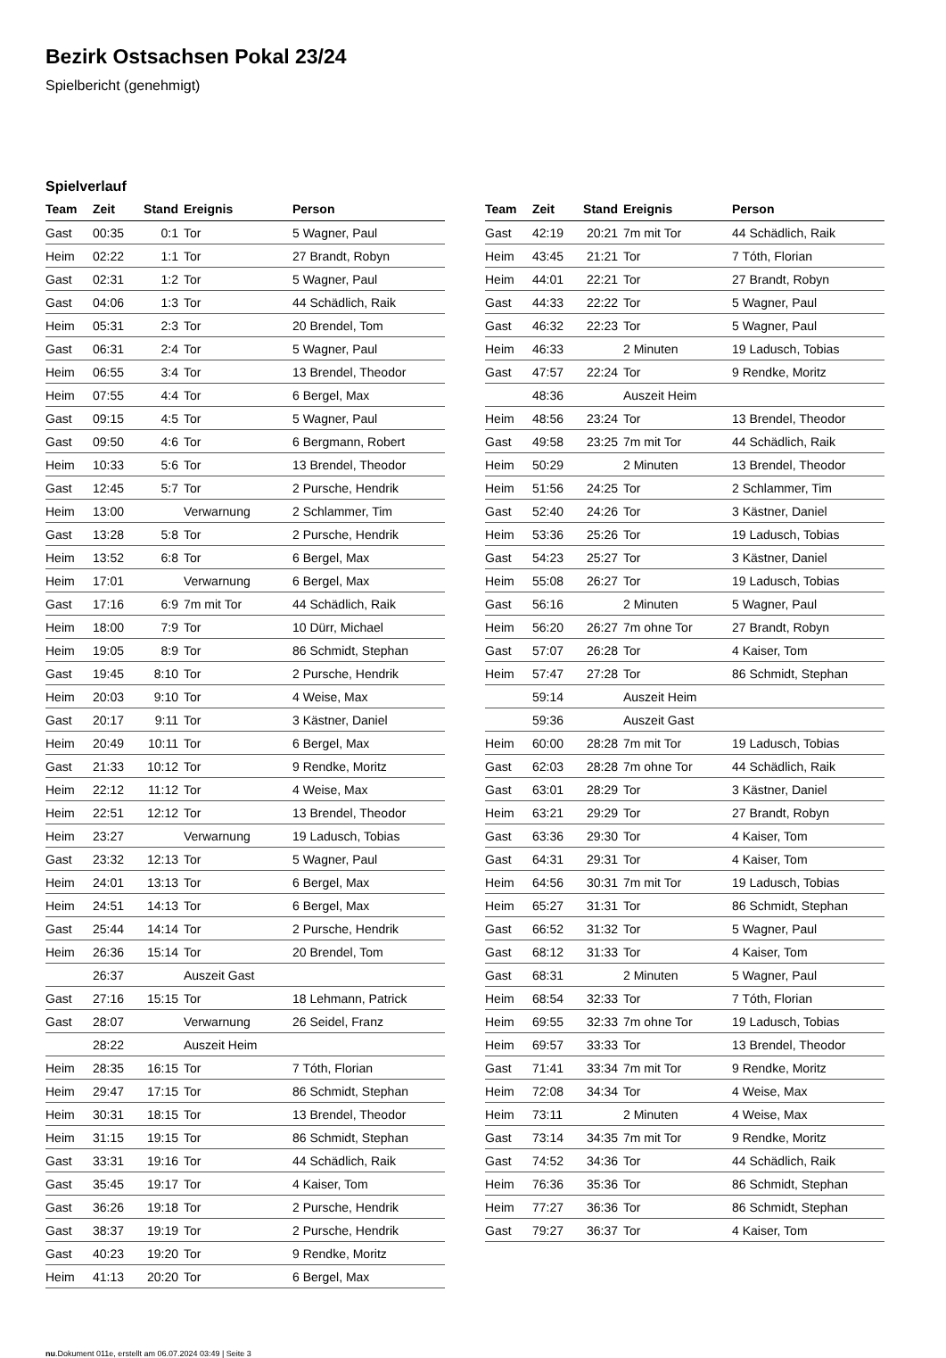Bezirk Ostsachsen Pokal 23/24
Spielbericht (genehmigt)
Spielverlauf
| Team | Zeit | Stand | Ereignis | Person |
| --- | --- | --- | --- | --- |
| Gast | 00:35 | 0:1 | Tor | 5 Wagner, Paul |
| Heim | 02:22 | 1:1 | Tor | 27 Brandt, Robyn |
| Gast | 02:31 | 1:2 | Tor | 5 Wagner, Paul |
| Gast | 04:06 | 1:3 | Tor | 44 Schädlich, Raik |
| Heim | 05:31 | 2:3 | Tor | 20 Brendel, Tom |
| Gast | 06:31 | 2:4 | Tor | 5 Wagner, Paul |
| Heim | 06:55 | 3:4 | Tor | 13 Brendel, Theodor |
| Heim | 07:55 | 4:4 | Tor | 6 Bergel, Max |
| Gast | 09:15 | 4:5 | Tor | 5 Wagner, Paul |
| Gast | 09:50 | 4:6 | Tor | 6 Bergmann, Robert |
| Heim | 10:33 | 5:6 | Tor | 13 Brendel, Theodor |
| Gast | 12:45 | 5:7 | Tor | 2 Pursche, Hendrik |
| Heim | 13:00 | | Verwarnung | 2 Schlammer, Tim |
| Gast | 13:28 | 5:8 | Tor | 2 Pursche, Hendrik |
| Heim | 13:52 | 6:8 | Tor | 6 Bergel, Max |
| Heim | 17:01 | | Verwarnung | 6 Bergel, Max |
| Gast | 17:16 | 6:9 | 7m mit Tor | 44 Schädlich, Raik |
| Heim | 18:00 | 7:9 | Tor | 10 Dürr, Michael |
| Heim | 19:05 | 8:9 | Tor | 86 Schmidt, Stephan |
| Gast | 19:45 | 8:10 | Tor | 2 Pursche, Hendrik |
| Heim | 20:03 | 9:10 | Tor | 4 Weise, Max |
| Gast | 20:17 | 9:11 | Tor | 3 Kästner, Daniel |
| Heim | 20:49 | 10:11 | Tor | 6 Bergel, Max |
| Gast | 21:33 | 10:12 | Tor | 9 Rendke, Moritz |
| Heim | 22:12 | 11:12 | Tor | 4 Weise, Max |
| Heim | 22:51 | 12:12 | Tor | 13 Brendel, Theodor |
| Heim | 23:27 | | Verwarnung | 19 Ladusch, Tobias |
| Gast | 23:32 | 12:13 | Tor | 5 Wagner, Paul |
| Heim | 24:01 | 13:13 | Tor | 6 Bergel, Max |
| Heim | 24:51 | 14:13 | Tor | 6 Bergel, Max |
| Gast | 25:44 | 14:14 | Tor | 2 Pursche, Hendrik |
| Heim | 26:36 | 15:14 | Tor | 20 Brendel, Tom |
| | 26:37 | | Auszeit Gast | |
| Gast | 27:16 | 15:15 | Tor | 18 Lehmann, Patrick |
| Gast | 28:07 | | Verwarnung | 26 Seidel, Franz |
| | 28:22 | | Auszeit Heim | |
| Heim | 28:35 | 16:15 | Tor | 7 Tóth, Florian |
| Heim | 29:47 | 17:15 | Tor | 86 Schmidt, Stephan |
| Heim | 30:31 | 18:15 | Tor | 13 Brendel, Theodor |
| Heim | 31:15 | 19:15 | Tor | 86 Schmidt, Stephan |
| Gast | 33:31 | 19:16 | Tor | 44 Schädlich, Raik |
| Gast | 35:45 | 19:17 | Tor | 4 Kaiser, Tom |
| Gast | 36:26 | 19:18 | Tor | 2 Pursche, Hendrik |
| Gast | 38:37 | 19:19 | Tor | 2 Pursche, Hendrik |
| Gast | 40:23 | 19:20 | Tor | 9 Rendke, Moritz |
| Heim | 41:13 | 20:20 | Tor | 6 Bergel, Max |
| Team | Zeit | Stand | Ereignis | Person |
| --- | --- | --- | --- | --- |
| Gast | 42:19 | 20:21 | 7m mit Tor | 44 Schädlich, Raik |
| Heim | 43:45 | 21:21 | Tor | 7 Tóth, Florian |
| Heim | 44:01 | 22:21 | Tor | 27 Brandt, Robyn |
| Gast | 44:33 | 22:22 | Tor | 5 Wagner, Paul |
| Gast | 46:32 | 22:23 | Tor | 5 Wagner, Paul |
| Heim | 46:33 | | 2 Minuten | 19 Ladusch, Tobias |
| Gast | 47:57 | 22:24 | Tor | 9 Rendke, Moritz |
| | 48:36 | | Auszeit Heim | |
| Heim | 48:56 | 23:24 | Tor | 13 Brendel, Theodor |
| Gast | 49:58 | 23:25 | 7m mit Tor | 44 Schädlich, Raik |
| Heim | 50:29 | | 2 Minuten | 13 Brendel, Theodor |
| Heim | 51:56 | 24:25 | Tor | 2 Schlammer, Tim |
| Gast | 52:40 | 24:26 | Tor | 3 Kästner, Daniel |
| Heim | 53:36 | 25:26 | Tor | 19 Ladusch, Tobias |
| Gast | 54:23 | 25:27 | Tor | 3 Kästner, Daniel |
| Heim | 55:08 | 26:27 | Tor | 19 Ladusch, Tobias |
| Gast | 56:16 | | 2 Minuten | 5 Wagner, Paul |
| Heim | 56:20 | 26:27 | 7m ohne Tor | 27 Brandt, Robyn |
| Gast | 57:07 | 26:28 | Tor | 4 Kaiser, Tom |
| Heim | 57:47 | 27:28 | Tor | 86 Schmidt, Stephan |
| | 59:14 | | Auszeit Heim | |
| | 59:36 | | Auszeit Gast | |
| Heim | 60:00 | 28:28 | 7m mit Tor | 19 Ladusch, Tobias |
| Gast | 62:03 | 28:28 | 7m ohne Tor | 44 Schädlich, Raik |
| Gast | 63:01 | 28:29 | Tor | 3 Kästner, Daniel |
| Heim | 63:21 | 29:29 | Tor | 27 Brandt, Robyn |
| Gast | 63:36 | 29:30 | Tor | 4 Kaiser, Tom |
| Gast | 64:31 | 29:31 | Tor | 4 Kaiser, Tom |
| Heim | 64:56 | 30:31 | 7m mit Tor | 19 Ladusch, Tobias |
| Heim | 65:27 | 31:31 | Tor | 86 Schmidt, Stephan |
| Gast | 66:52 | 31:32 | Tor | 5 Wagner, Paul |
| Gast | 68:12 | 31:33 | Tor | 4 Kaiser, Tom |
| Gast | 68:31 | | 2 Minuten | 5 Wagner, Paul |
| Heim | 68:54 | 32:33 | Tor | 7 Tóth, Florian |
| Heim | 69:55 | 32:33 | 7m ohne Tor | 19 Ladusch, Tobias |
| Heim | 69:57 | 33:33 | Tor | 13 Brendel, Theodor |
| Gast | 71:41 | 33:34 | 7m mit Tor | 9 Rendke, Moritz |
| Heim | 72:08 | 34:34 | Tor | 4 Weise, Max |
| Heim | 73:11 | | 2 Minuten | 4 Weise, Max |
| Gast | 73:14 | 34:35 | 7m mit Tor | 9 Rendke, Moritz |
| Gast | 74:52 | 34:36 | Tor | 44 Schädlich, Raik |
| Heim | 76:36 | 35:36 | Tor | 86 Schmidt, Stephan |
| Heim | 77:27 | 36:36 | Tor | 86 Schmidt, Stephan |
| Gast | 79:27 | 36:37 | Tor | 4 Kaiser, Tom |
nu.Dokument 011e, erstellt am 06.07.2024 03:49 | Seite 3